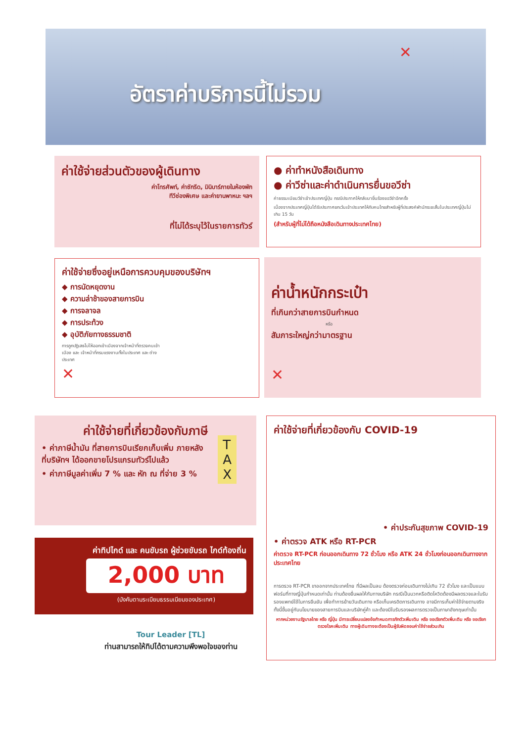อัตราค่าบริการนี้ไม่รวม
✕
ค่าใช้จ่ายส่วนตัวของผู้เดินทาง
ค่าโทรศัพท์, ค่าซักรีด, มินิบาร์ภายในห้องพัก
ทีวีช่องพิเศษ และค่ายานพาหนะ ฯลฯ
ที่ไม่ได้ระบุไว้ในรายการทัวร์
● ค่าทำหนังสือเดินทาง
● ค่าวีซ่าและค่าดำเนินการยื่นขอวีซ่า
ค่าธรรมเนียมวีซ่าเข้าประเทศญี่ปุ่น กรณีประกาศให้กลับมายื่นร้องขอวีซ่าอีกครั้ง
เนื่องจากประเทศญี่ปุ่นได้รับประกาศยกเว้นเข้าประเทศให้กับคนไทยสำหรับผู้ที่ประสงค์พำนักระยะสั้นในประเทศญี่ปุ่นไม่เกิน 15 วัน
(สำหรับผู้ที่ไม่ได้ถือหนังสือเดินทางประเทศไทย)
ค่าใช้จ่ายซึ่งอยู่เหนือการควบคุมของบริษัทฯ
◆ การนัดหยุดงาน
◆ ความล่าช้าของสายการบิน
◆ การจลาจล
◆ การประท้วง
◆ อุบัติภัยทางธรรมชาติ
การถูกปฏิเสธไม่ให้ออกเข้าเมืองจากเจ้าหน้าที่ตรวจคนเข้าเมือง และ เจ้าหน้าที่กรมแรงงานทั้งในประเทศ และ ต่างประเทศ
✕
ค่าน้ำหนักกระเป๋า
ที่เกินกว่าสายการบินกำหนด
หรือ
สัมภาระใหญ่กว่ามาตรฐาน
✕
ค่าใช้จ่ายที่เกี่ยวข้องกับภาษี
• ค่าภาษีน้ำมัน ที่สายการบินเรียกเก็บเพิ่ม ภายหลังที่บริษัทฯ ได้ออกขายโปรแกรมทัวร์ไปแล้ว
• ค่าภาษีมูลค่าเพิ่ม 7 % และ หัก ณ ที่จ่าย 3 %
T
A
X
ค่าทิปไกด์ และ คนขับรถ ผู้ช่วยขับรถ ไกด์ท้องถิ่น
2,000 บาท
(บังคับตามระเบียบธรรมเนียมของประเทศ)
Tour Leader [TL]
ท่านสามารถให้ทิปได้ตามความพึงพอใจของท่าน
ค่าใช้จ่ายที่เกี่ยวข้องกับ COVID-19
• ค่าประกันสุขภาพ COVID-19
• ค่าตรวจ ATK หรือ RT-PCR
ค่าตรวจ RT-PCR ก่อนออกเดินทาง 72 ชั่วโมง หรือ ATK 24 ชั่วโมงก่อนออกเดินทางจากประเทศไทย
การตรวจ RT-PCR ขาออกจากประเทศไทย ที่มีผลเป็นลบ ต้องตรวจก่อนเดินทางไม่เกิน 72 ชั่วโมง และเป็นแบบฟอร์มที่ทางญี่ปุ่นกำหนดเท่านั้น ท่านต้องยื่นผลให้กับทางบริษัท กรณีเป็นบวกหรือติดโควิดต้องมีผลตรวจและใบรับรองแพทย์ใช้ในการยืนยัน เพื่อทำการย้ายวันเดินทาง หรือเก็บเครดิตการเดินทาง อาจมีการเก็บค่าใช้จ่ายตามจริง ทั้งนี้ขึ้นอยู่กับนโยบายของสายการบินและบริษัทคู่ค้า และต้องมีใบรับรองผลการตรวจเป็นภาษาอังกฤษเท่านั้น
หากหน่วยงานรัฐบาลไทย หรือ ญี่ปุ่น มีการเปลี่ยนแปลงข้อกำหนดการกักตัวเพิ่มเติม หรือ ขอเรียกตัวเพิ่มเติม หรือ ขอเรียกตรวจโรคเพิ่มเติม ทางผู้เดินทางจะต้องเป็นผู้รับผิดชอบค่าใช้จ่ายส่วนเกิน